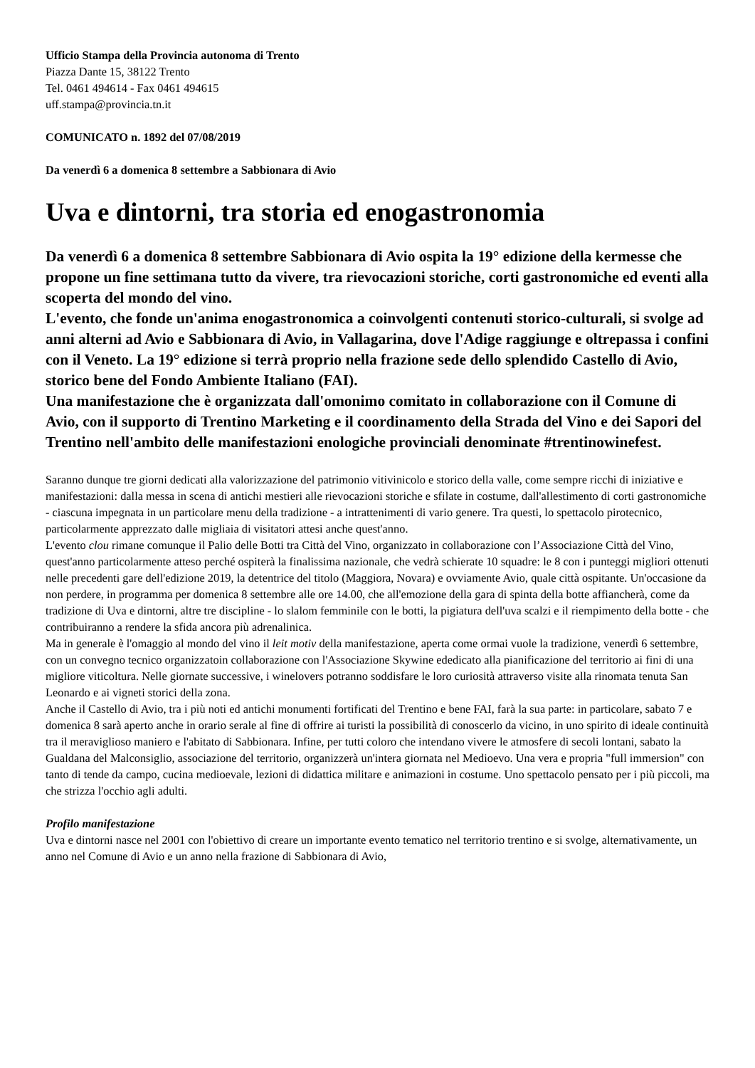Ufficio Stampa della Provincia autonoma di Trento
Piazza Dante 15, 38122 Trento
Tel. 0461 494614 - Fax 0461 494615
uff.stampa@provincia.tn.it
COMUNICATO n. 1892 del 07/08/2019
Da venerdì 6 a domenica 8 settembre a Sabbionara di Avio
Uva e dintorni, tra storia ed enogastronomia
Da venerdì 6 a domenica 8 settembre Sabbionara di Avio ospita la 19° edizione della kermesse che propone un fine settimana tutto da vivere, tra rievocazioni storiche, corti gastronomiche ed eventi alla scoperta del mondo del vino.
L'evento, che fonde un'anima enogastronomica a coinvolgenti contenuti storico-culturali, si svolge ad anni alterni ad Avio e Sabbionara di Avio, in Vallagarina, dove l'Adige raggiunge e oltrepassa i confini con il Veneto. La 19° edizione si terrà proprio nella frazione sede dello splendido Castello di Avio, storico bene del Fondo Ambiente Italiano (FAI).
Una manifestazione che è organizzata dall'omonimo comitato in collaborazione con il Comune di Avio, con il supporto di Trentino Marketing e il coordinamento della Strada del Vino e dei Sapori del Trentino nell'ambito delle manifestazioni enologiche provinciali denominate #trentinowinefest.
Saranno dunque tre giorni dedicati alla valorizzazione del patrimonio vitivinicolo e storico della valle, come sempre ricchi di iniziative e manifestazioni: dalla messa in scena di antichi mestieri alle rievocazioni storiche e sfilate in costume, dall'allestimento di corti gastronomiche - ciascuna impegnata in un particolare menu della tradizione - a intrattenimenti di vario genere. Tra questi, lo spettacolo pirotecnico, particolarmente apprezzato dalle migliaia di visitatori attesi anche quest'anno.
L'evento clou rimane comunque il Palio delle Botti tra Città del Vino, organizzato in collaborazione con l’Associazione Città del Vino, quest'anno particolarmente atteso perché ospiterà la finalissima nazionale, che vedrà schierate 10 squadre: le 8 con i punteggi migliori ottenuti nelle precedenti gare dell'edizione 2019, la detentrice del titolo (Maggiora, Novara) e ovviamente Avio, quale città ospitante. Un'occasione da non perdere, in programma per domenica 8 settembre alle ore 14.00, che all'emozione della gara di spinta della botte affiancherà, come da tradizione di Uva e dintorni, altre tre discipline - lo slalom femminile con le botti, la pigiatura dell'uva scalzi e il riempimento della botte - che contribuiranno a rendere la sfida ancora più adrenalinica.
Ma in generale è l'omaggio al mondo del vino il leit motiv della manifestazione, aperta come ormai vuole la tradizione, venerdì 6 settembre, con un convegno tecnico organizzatoin collaborazione con l'Associazione Skywine ededicato alla pianificazione del territorio ai fini di una migliore viticoltura. Nelle giornate successive, i winelovers potranno soddisfare le loro curiosità attraverso visite alla rinomata tenuta San Leonardo e ai vigneti storici della zona.
Anche il Castello di Avio, tra i più noti ed antichi monumenti fortificati del Trentino e bene FAI, farà la sua parte: in particolare, sabato 7 e domenica 8 sarà aperto anche in orario serale al fine di offrire ai turisti la possibilità di conoscerlo da vicino, in uno spirito di ideale continuità tra il meraviglioso maniero e l'abitato di Sabbionara. Infine, per tutti coloro che intendano vivere le atmosfere di secoli lontani, sabato la Gualdana del Malconsiglio, associazione del territorio, organizzerà un'intera giornata nel Medioevo. Una vera e propria "full immersion" con tanto di tende da campo, cucina medioevale, lezioni di didattica militare e animazioni in costume. Uno spettacolo pensato per i più piccoli, ma che strizza l'occhio agli adulti.
Profilo manifestazione
Uva e dintorni nasce nel 2001 con l'obiettivo di creare un importante evento tematico nel territorio trentino e si svolge, alternativamente, un anno nel Comune di Avio e un anno nella frazione di Sabbionara di Avio,